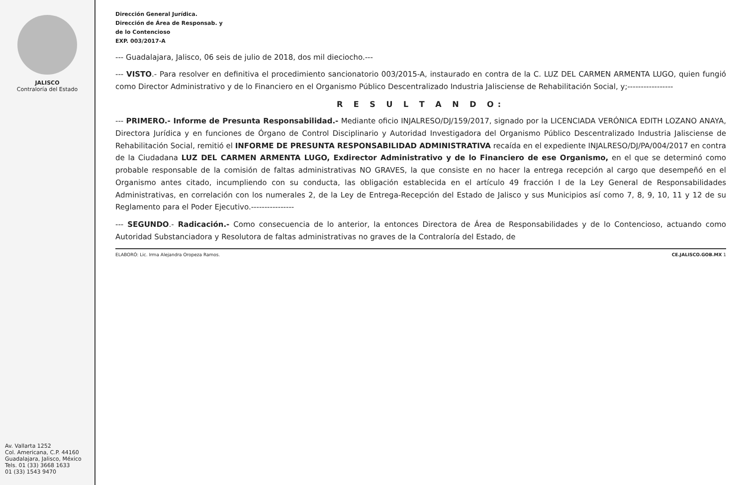JALISCO
Contraloría del Estado
Av. Vallarta 1252
Col. Americana, C.P. 44160
Guadalajara, Jalisco, México
Tels. 01 (33) 3668 1633
01 (33) 1543 9470
Dirección General Jurídica.
Dirección de Área de Responsab. y
de lo Contencioso
EXP. 003/2017-A
--- Guadalajara, Jalisco, 06 seis de julio de 2018, dos mil dieciocho.---
--- VISTO.- Para resolver en definitiva el procedimiento sancionatorio 003/2015-A, instaurado en contra de la C. LUZ DEL CARMEN ARMENTA LUGO, quien fungió como Director Administrativo y de lo Financiero en el Organismo Público Descentralizado Industria Jalisciense de Rehabilitación Social, y;-----------------
R E S U L T A N D O:
--- PRIMERO.- Informe de Presunta Responsabilidad.- Mediante oficio INJALRESO/DJ/159/2017, signado por la LICENCIADA VERÓNICA EDITH LOZANO ANAYA, Directora Jurídica y en funciones de Órgano de Control Disciplinario y Autoridad Investigadora del Organismo Público Descentralizado Industria Jalisciense de Rehabilitación Social, remitió el INFORME DE PRESUNTA RESPONSABILIDAD ADMINISTRATIVA recaída en el expediente INJALRESO/DJ/PA/004/2017 en contra de la Ciudadana LUZ DEL CARMEN ARMENTA LUGO, Exdirector Administrativo y de lo Financiero de ese Organismo, en el que se determinó como probable responsable de la comisión de faltas administrativas NO GRAVES, la que consiste en no hacer la entrega recepción al cargo que desempeñó en el Organismo antes citado, incumpliendo con su conducta, las obligación establecida en el artículo 49 fracción I de la Ley General de Responsabilidades Administrativas, en correlación con los numerales 2, de la Ley de Entrega-Recepción del Estado de Jalisco y sus Municipios así como 7, 8, 9, 10, 11 y 12 de su Reglamento para el Poder Ejecutivo.----------------
--- SEGUNDO.- Radicación.- Como consecuencia de lo anterior, la entonces Directora de Área de Responsabilidades y de lo Contencioso, actuando como Autoridad Substanciadora y Resolutora de faltas administrativas no graves de la Contraloría del Estado, de
ELABORÓ: Lic. Irma Alejandra Oropeza Ramos. CE.JALISCO.GOB.MX 1